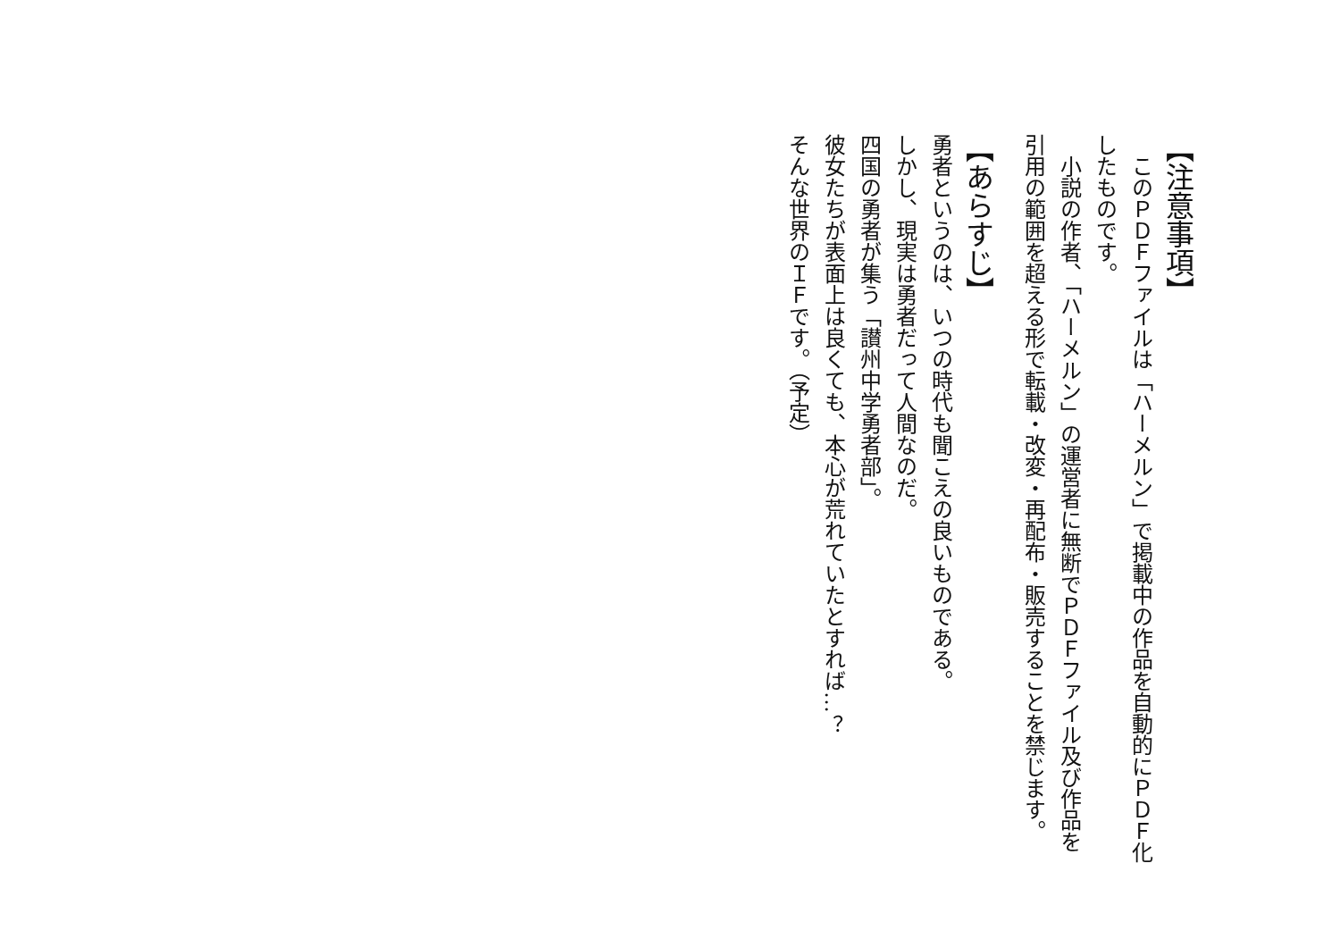【注意事項】
　このＰＤＦファイルは「ハーメルン」で掲載中の作品を自動的にＰＤＦ化したものです。
　小説の作者、「ハーメルン」の運営者に無断でＰＤＦファイル及び作品を引用の範囲を超える形で転載・改変・再配布・販売することを禁じます。
【あらすじ】
勇者というのは、いつの時代も聞こえの良いものである。
しかし、現実は勇者だって人間なのだ。
四国の勇者が集う「讃州中学勇者部」。
彼女たちが表面上は良くても、本心が荒れていたとすれば…？
そんな世界のＩＦです。（予定）